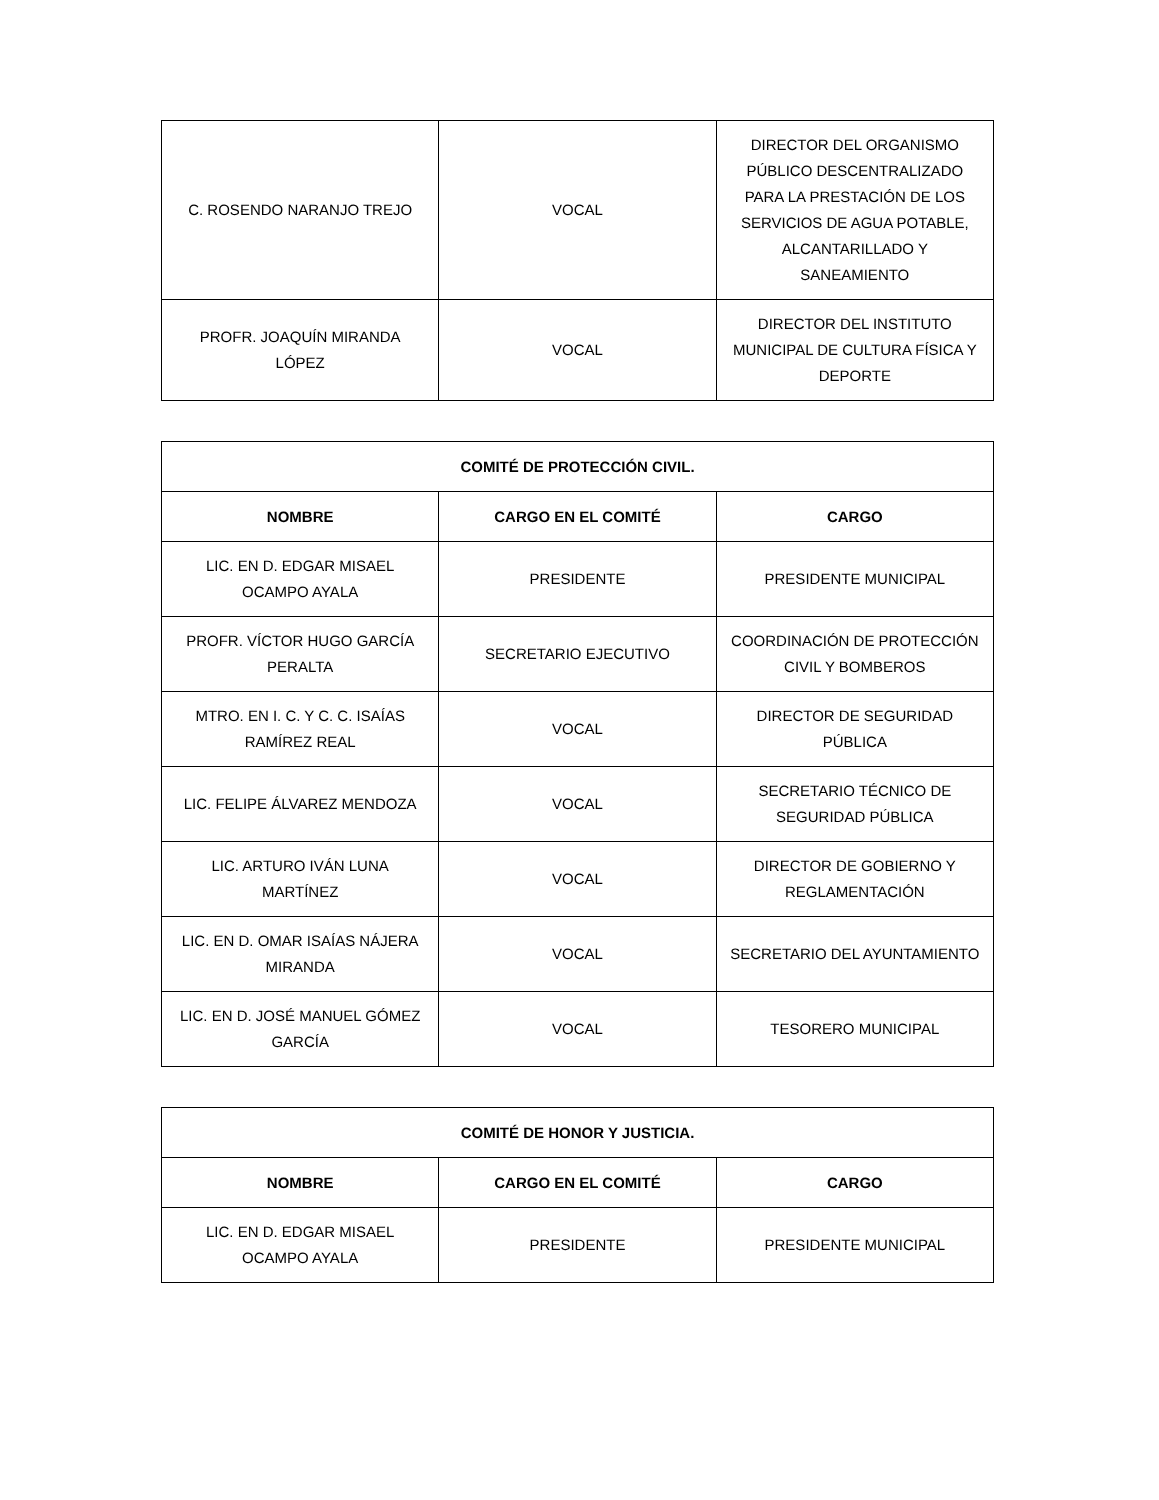| C. ROSENDO NARANJO TREJO | VOCAL | DIRECTOR DEL ORGANISMO PÚBLICO DESCENTRALIZADO PARA LA PRESTACIÓN DE LOS SERVICIOS DE AGUA POTABLE, ALCANTARILLADO Y SANEAMIENTO |
| PROFR. JOAQUÍN MIRANDA LÓPEZ | VOCAL | DIRECTOR DEL INSTITUTO MUNICIPAL DE CULTURA FÍSICA Y DEPORTE |
| COMITÉ DE PROTECCIÓN CIVIL. | | |
| --- | --- | --- |
| NOMBRE | CARGO EN EL COMITÉ | CARGO |
| LIC. EN D. EDGAR MISAEL OCAMPO AYALA | PRESIDENTE | PRESIDENTE MUNICIPAL |
| PROFR. VÍCTOR HUGO GARCÍA PERALTA | SECRETARIO EJECUTIVO | COORDINACIÓN DE PROTECCIÓN CIVIL Y BOMBEROS |
| MTRO. EN I. C. Y C. C. ISAÍAS RAMÍREZ REAL | VOCAL | DIRECTOR DE SEGURIDAD PÚBLICA |
| LIC. FELIPE ÁLVAREZ MENDOZA | VOCAL | SECRETARIO TÉCNICO DE SEGURIDAD PÚBLICA |
| LIC. ARTURO IVÁN LUNA MARTÍNEZ | VOCAL | DIRECTOR DE GOBIERNO Y REGLAMENTACIÓN |
| LIC. EN D. OMAR ISAÍAS NÁJERA MIRANDA | VOCAL | SECRETARIO DEL AYUNTAMIENTO |
| LIC. EN D. JOSÉ MANUEL GÓMEZ GARCÍA | VOCAL | TESORERO MUNICIPAL |
| COMITÉ DE HONOR Y JUSTICIA. | | |
| --- | --- | --- |
| NOMBRE | CARGO EN EL COMITÉ | CARGO |
| LIC. EN D. EDGAR MISAEL OCAMPO AYALA | PRESIDENTE | PRESIDENTE MUNICIPAL |